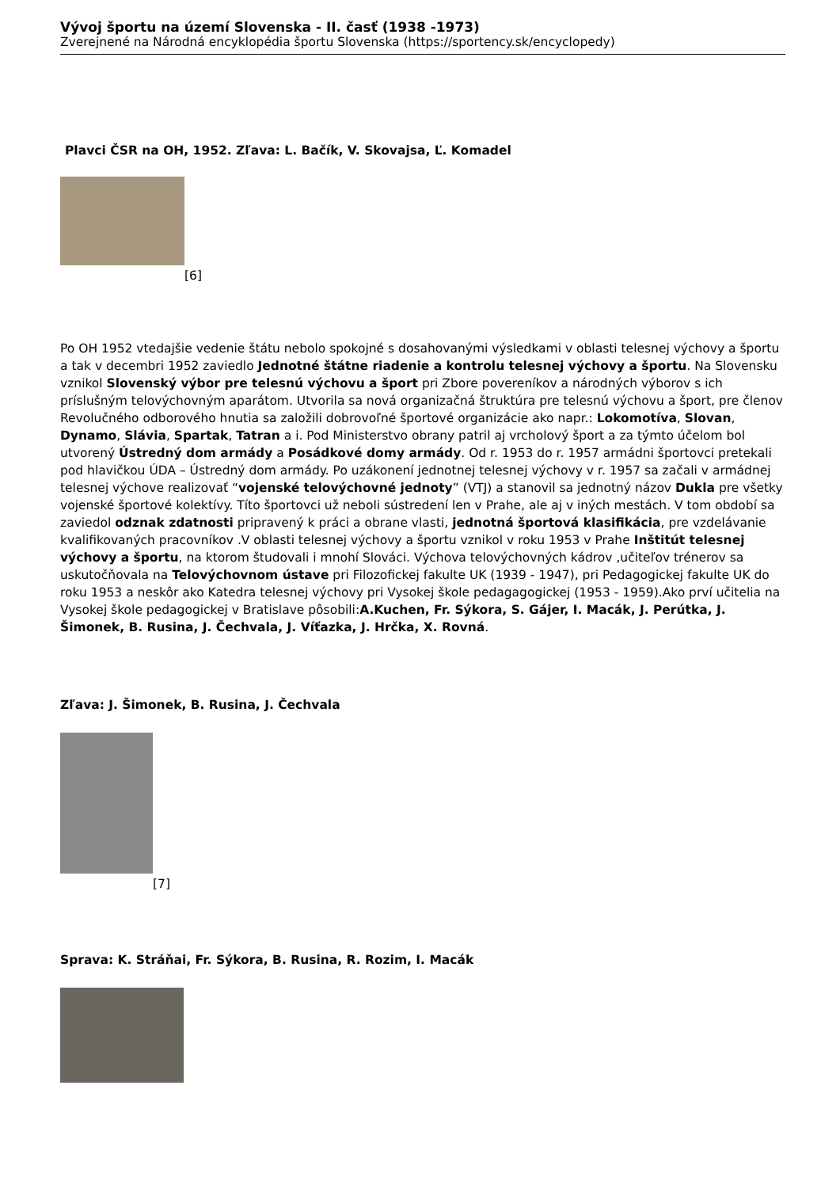Vývoj športu na území Slovenska - II. časť (1938 -1973)
Zverejnené na Národná encyklopédia športu Slovenska (https://sportency.sk/encyclopedy)
Plavci ČSR na OH, 1952. Zľava: L. Bačík, V. Skovajsa, Ľ. Komadel
[6]
Po OH 1952 vtedajšie vedenie štátu nebolo spokojné s dosahovanými výsledkami v oblasti telesnej výchovy a športu a tak v decembri 1952 zaviedlo Jednotné štátne riadenie a kontrolu telesnej výchovy a športu. Na Slovensku vznikol Slovenský výbor pre telesnú výchovu a šport pri Zbore povereníkov a národných výborov s ich príslušným telovýchovným aparátom. Utvorila sa nová organizačná štruktúra pre telesnú výchovu a šport, pre členov Revolučného odborového hnutia sa založili dobrovoľné športové organizácie ako napr.: Lokomotíva, Slovan, Dynamo, Slávia, Spartak, Tatran a i. Pod Ministerstvo obrany patril aj vrcholový šport a za týmto účelom bol utvorený Ústredný dom armády a Posádkové domy armády. Od r. 1953 do r. 1957 armádni športovci pretekali pod hlavičkou ÚDA – Ústredný dom armády. Po uzákonení jednotnej telesnej výchovy v r. 1957 sa začali v armádnej telesnej výchove realizovať “vojenské telovýchovné jednoty” (VTJ) a stanovil sa jednotný názov Dukla pre všetky vojenské športové kolektívy. Títo športovci už neboli sústredení len v Prahe, ale aj v iných mestách. V tom období sa zaviedol odznak zdatnosti pripravený k práci a obrane vlasti, jednotná športová klasifikácia, pre vzdelávanie kvalifikovaných pracovníkov .V oblasti telesnej výchovy a športu vznikol v roku 1953 v Prahe Inštitút telesnej výchovy a športu, na ktorom študovali i mnohí Slováci. Výchova telovýchovných kádrov ,učiteľov trénerov sa uskutočňovala na Telovýchovnom ústave pri Filozofickej fakulte UK (1939 - 1947), pri Pedagogickej fakulte UK do roku 1953 a neskôr ako Katedra telesnej výchovy pri Vysokej škole pedagagogickej (1953 - 1959).Ako prví učitelia na Vysokej škole pedagogickej v Bratislave pôsobili:A.Kuchen, Fr. Sýkora, S. Gájer, I. Macák, J. Perútka, J. Šimonek, B. Rusina, J. Čechvala, J. Víťazka, J. Hrčka, X. Rovná.
Zľava: J. Šimonek, B. Rusina, J. Čechvala
[7]
Sprava: K. Stráňai, Fr. Sýkora, B. Rusina, R. Rozim, I. Macák